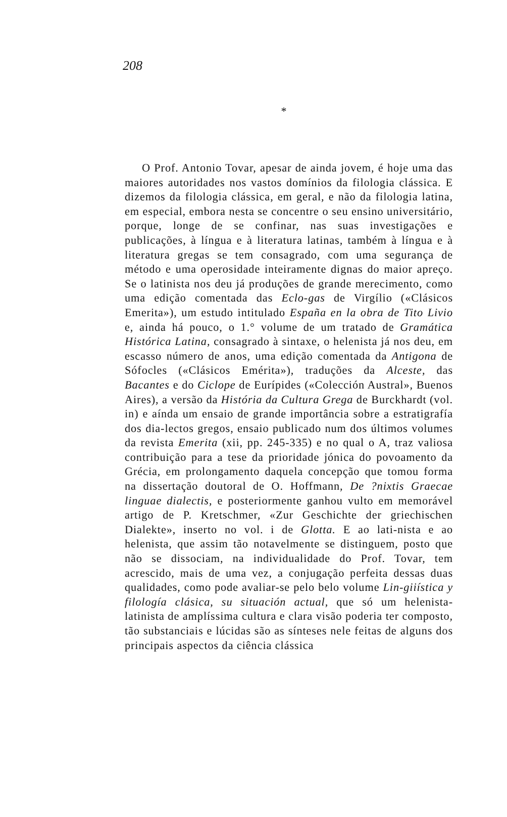208
*
O Prof. Antonio Tovar, apesar de ainda jovem, é hoje uma das maiores autoridades nos vastos domínios da filologia clássica. E dizemos da filologia clássica, em geral, e não da filologia latina, em especial, embora nesta se concentre o seu ensino universitário, porque, longe de se confinar, nas suas investigações e publicações, à língua e à literatura latinas, também à língua e à literatura gregas se tem consagrado, com uma segurança de método e uma operosidade inteiramente dignas do maior apreço. Se o latinista nos deu já produções de grande merecimento, como uma edição comentada das Eclo-gas de Virgílio («Clásicos Emerita»), um estudo intitulado España en la obra de Tito Livio e, ainda há pouco, o 1.° volume de um tratado de Gramática Histórica Latina, consagrado à sintaxe, o helenista já nos deu, em escasso número de anos, uma edição comentada da Antigona de Sófocles («Clásicos Emérita»), traduções da Alceste, das Bacantes e do Ciclope de Eurípides («Colección Austral», Buenos Aires), a versão da História da Cultura Grega de Burckhardt (vol. in) e aínda um ensaio de grande importância sobre a estratigrafía dos dia-lectos gregos, ensaio publicado num dos últimos volumes da revista Emerita (xii, pp. 245-335) e no qual o A, traz valiosa contribuição para a tese da prioridade jónica do povoamento da Grécia, em prolongamento daquela concepção que tomou forma na dissertação doutoral de O. Hoffmann, De ?nixtis Graecae linguae dialectis, e posteriormente ganhou vulto em memorável artigo de P. Kretschmer, «Zur Geschichte der griechischen Dialekte», inserto no vol. i de Glotta. E ao lati-nista e ao helenista, que assim tão notavelmente se distinguem, posto que não se dissociam, na individualidade do Prof. Tovar, tem acrescido, mais de uma vez, a conjugação perfeita dessas duas qualidades, como pode avaliar-se pelo belo volume Lin-giiística y filología clásica, su situación actual, que só um helenista-latinista de amplíssima cultura e clara visão poderia ter composto, tão substanciais e lúcidas são as sínteses nele feitas de alguns dos principais aspectos da ciência clássica